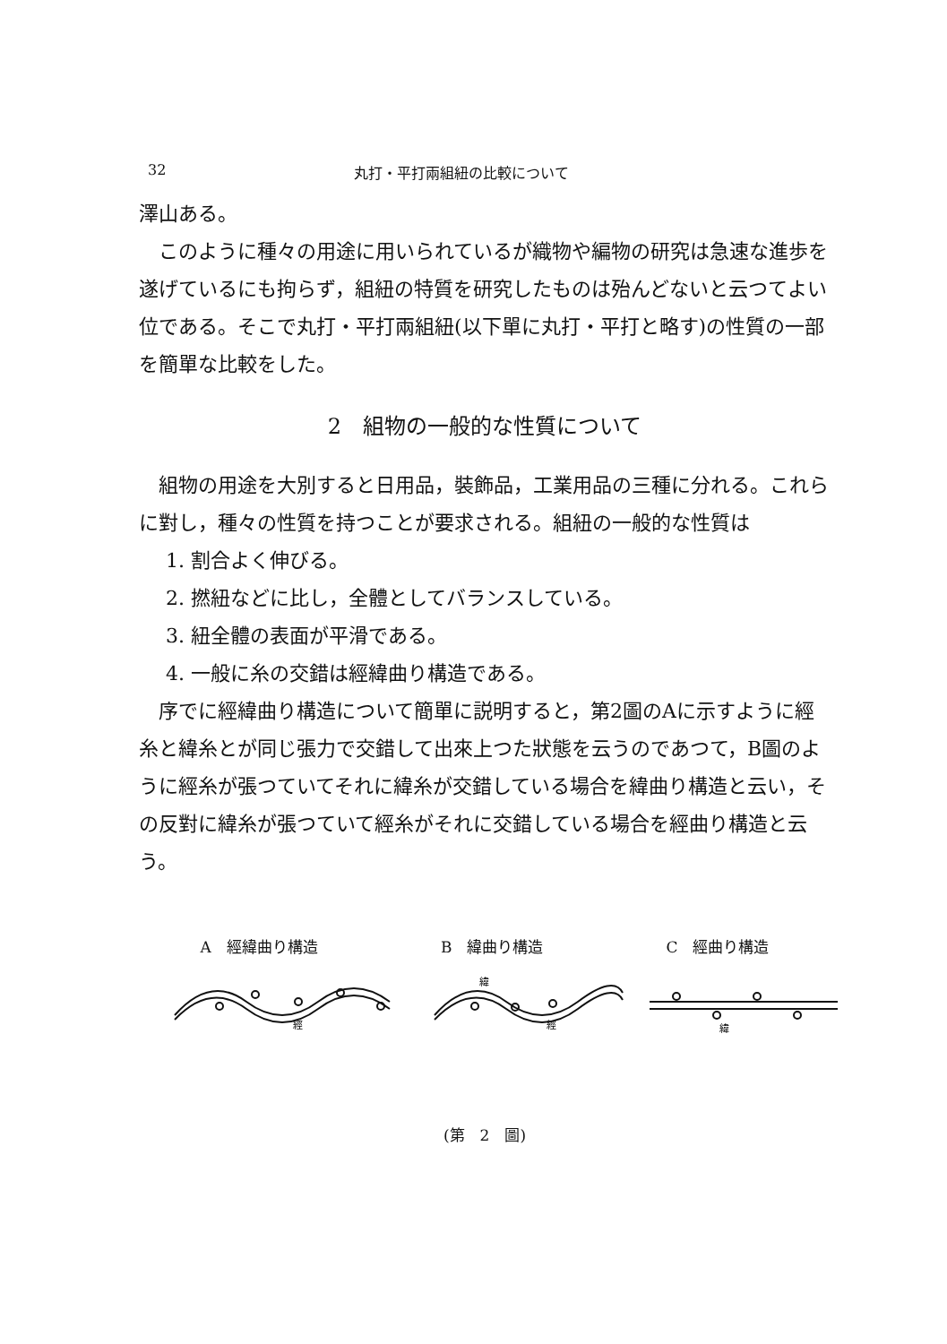32 丸打・平打兩組紐の比較について
澤山ある。
このように種々の用途に用いられているが織物や編物の研究は急速な進歩を遂げているにも拘らず，組紐の特質を研究したものは殆んどないと云つてよい位である。そこで丸打・平打兩組紐(以下單に丸打・平打と略す)の性質の一部を簡單な比較をした。
2　組物の一般的な性質について
組物の用途を大別すると日用品，裝飾品，工業用品の三種に分れる。これらに對し，種々の性質を持つことが要求される。組紐の一般的な性質は
1. 割合よく伸びる。
2. 撚紐などに比し，全體としてバランスしている。
3. 紐全體の表面が平滑である。
4. 一般に糸の交錯は經緯曲り構造である。
序でに經緯曲り構造について簡單に説明すると，第2圖のAに示すように經糸と緯糸とが同じ張力で交錯して出來上つた狀態を云うのであつて，B圖のように經糸が張つていてそれに緯糸が交錯している場合を緯曲り構造と云い，その反對に緯糸が張つていて經糸がそれに交錯している場合を經曲り構造と云う。
A　經緯曲り構造 B　緯曲り構造 C　經曲り構造
經
緯
經
緯
(第　2　圖)